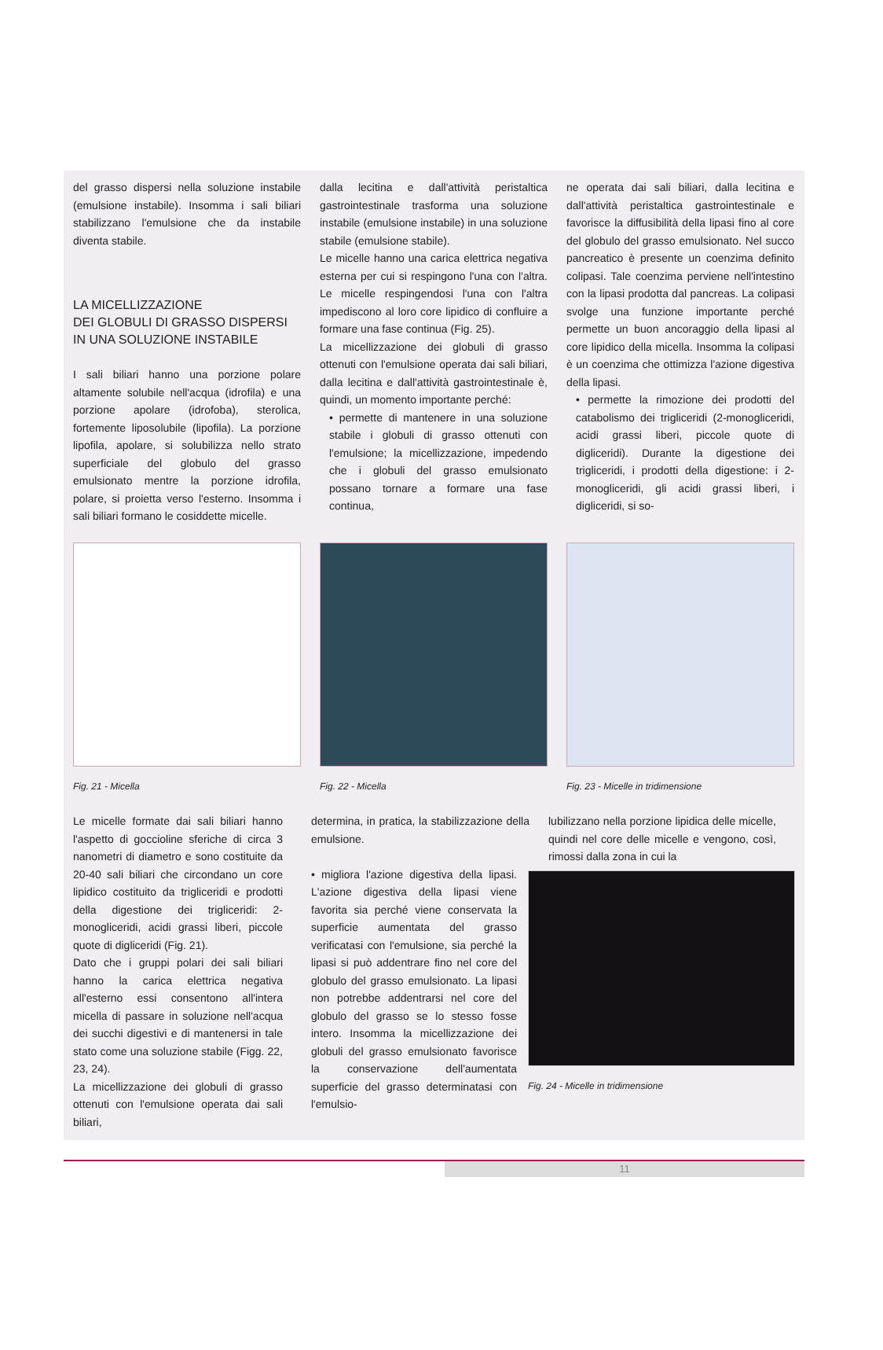del grasso dispersi nella soluzione instabile (emulsione instabile). Insomma i sali biliari stabilizzano l'emulsione che da instabile diventa stabile.
LA MICELLIZZAZIONE
DEI GLOBULI DI GRASSO DISPERSI
IN UNA SOLUZIONE INSTABILE
I sali biliari hanno una porzione polare altamente solubile nell'acqua (idrofila) e una porzione apolare (idrofoba), sterolica, fortemente liposolubile (lipofila). La porzione lipofila, apolare, si solubilizza nello strato superficiale del globulo del grasso emulsionato mentre la porzione idrofila, polare, si proietta verso l'esterno. Insomma i sali biliari formano le cosiddette micelle.
dalla lecitina e dall'attività peristaltica gastrointestinale trasforma una soluzione instabile (emulsione instabile) in una soluzione stabile (emulsione stabile).
Le micelle hanno una carica elettrica negativa esterna per cui si respingono l'una con l'altra. Le micelle respingendosi l'una con l'altra impediscono al loro core lipidico di confluire a formare una fase continua (Fig. 25).
La micellizzazione dei globuli di grasso ottenuti con l'emulsione operata dai sali biliari, dalla lecitina e dall'attività gastrointestinale è, quindi, un momento importante perché:
• permette di mantenere in una soluzione stabile i globuli di grasso ottenuti con l'emulsione; la micellizzazione, impedendo che i globuli del grasso emulsionato possano tornare a formare una fase continua,
ne operata dai sali biliari, dalla lecitina e dall'attività peristaltica gastrointestinale e favorisce la diffusibilità della lipasi fino al core del globulo del grasso emulsionato. Nel succo pancreatico è presente un coenzima definito colipasi. Tale coenzima perviene nell'intestino con la lipasi prodotta dal pancreas. La colipasi svolge una funzione importante perché permette un buon ancoraggio della lipasi al core lipidico della micella. Insomma la colipasi è un coenzima che ottimizza l'azione digestiva della lipasi.
• permette la rimozione dei prodotti del catabolismo dei trigliceridi (2-monogliceridi, acidi grassi liberi, piccole quote di digliceridi). Durante la digestione dei trigliceridi, i prodotti della digestione: i 2-monogliceridi, gli acidi grassi liberi, i digliceridi, si so-
Fig. 21 - Micella Fig. 22 - Micella Fig. 23 - Micelle in tridimensione
Le micelle formate dai sali biliari hanno l'aspetto di goccioline sferiche di circa 3 nanometri di diametro e sono costituite da 20-40 sali biliari che circondano un core lipidico costituito da trigliceridi e prodotti della digestione dei trigliceridi: 2-monogliceridi, acidi grassi liberi, piccole quote di digliceridi (Fig. 21).
Dato che i gruppi polari dei sali biliari hanno la carica elettrica negativa all'esterno essi consentono all'intera micella di passare in soluzione nell'acqua dei succhi digestivi e di mantenersi in tale stato come una soluzione stabile (Figg. 22, 23, 24).
La micellizzazione dei globuli di grasso ottenuti con l'emulsione operata dai sali biliari,
determina, in pratica, la stabilizzazione della emulsione.
lubilizzano nella porzione lipidica delle micelle, quindi nel core delle micelle e vengono, così, rimossi dalla zona in cui la
• migliora l'azione digestiva della lipasi. L'azione digestiva della lipasi viene favorita sia perché viene conservata la superficie aumentata del grasso verificatasi con l'emulsione, sia perché la lipasi si può addentrare fino nel core del globulo del grasso emulsionato. La lipasi non potrebbe addentrarsi nel core del globulo del grasso se lo stesso fosse intero. Insomma la micellizzazione dei globuli del grasso emulsionato favorisce la conservazione dell'aumentata superficie del grasso determinatasi con l'emulsio-
Fig. 24 - Micelle in tridimensione
11